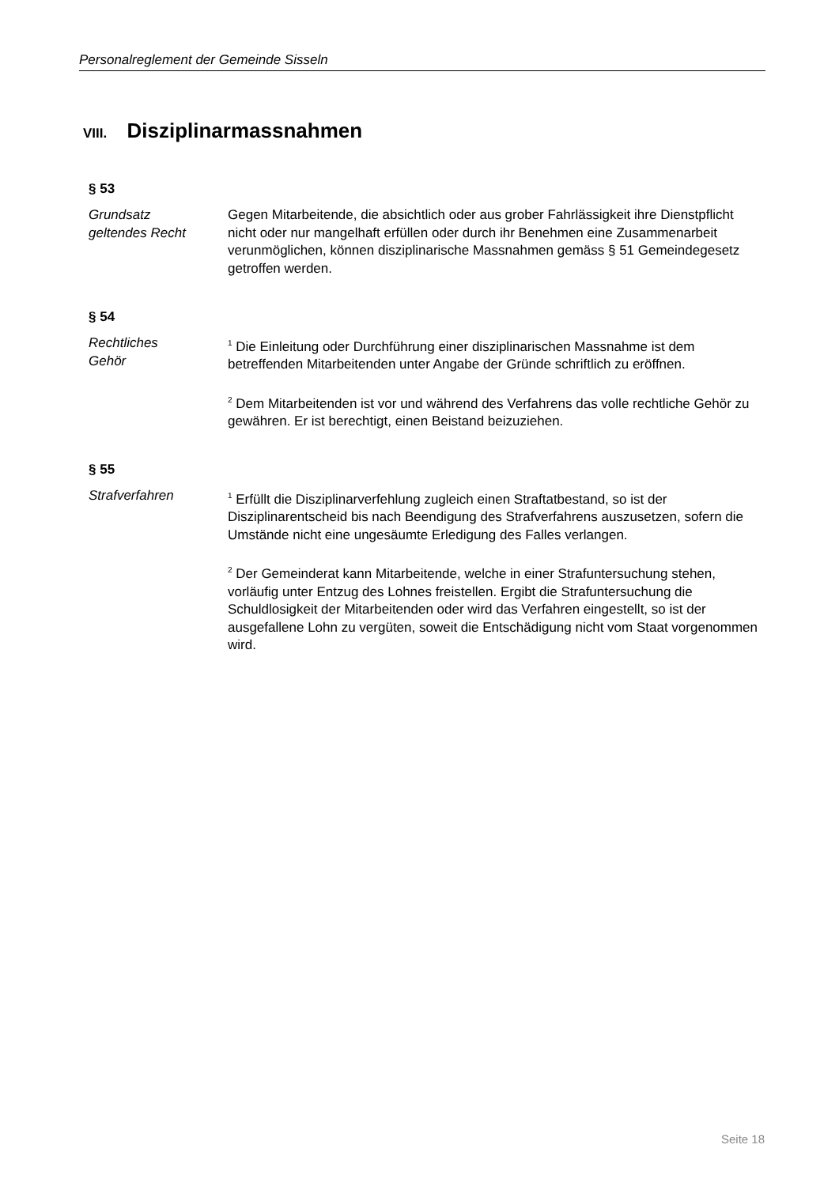Personalreglement der Gemeinde Sisseln
VIII. Disziplinarmassnahmen
§ 53
Grundsatz
geltendes Recht
Gegen Mitarbeitende, die absichtlich oder aus grober Fahrlässigkeit ihre Dienstpflicht nicht oder nur mangelhaft erfüllen oder durch ihr Benehmen eine Zusammenarbeit verunmöglichen, können disziplinarische Massnahmen gemäss § 51 Gemeindegesetz getroffen werden.
§ 54
Rechtliches
Gehör
<sup>1</sup> Die Einleitung oder Durchführung einer disziplinarischen Massnahme ist dem betreffenden Mitarbeitenden unter Angabe der Gründe schriftlich zu eröffnen.
<sup>2</sup> Dem Mitarbeitenden ist vor und während des Verfahrens das volle rechtliche Gehör zu gewähren. Er ist berechtigt, einen Beistand beizuziehen.
§ 55
Strafverfahren
<sup>1</sup> Erfüllt die Disziplinarverfehlung zugleich einen Straftatbestand, so ist der Disziplinarentscheid bis nach Beendigung des Strafverfahrens auszusetzen, sofern die Umstände nicht eine ungesäumte Erledigung des Falles verlangen.
<sup>2</sup> Der Gemeinderat kann Mitarbeitende, welche in einer Strafuntersuchung stehen, vorläufig unter Entzug des Lohnes freistellen. Ergibt die Strafuntersuchung die Schuldlosigkeit der Mitarbeitenden oder wird das Verfahren eingestellt, so ist der ausgefallene Lohn zu vergüten, soweit die Entschädigung nicht vom Staat vorgenommen wird.
Seite 18